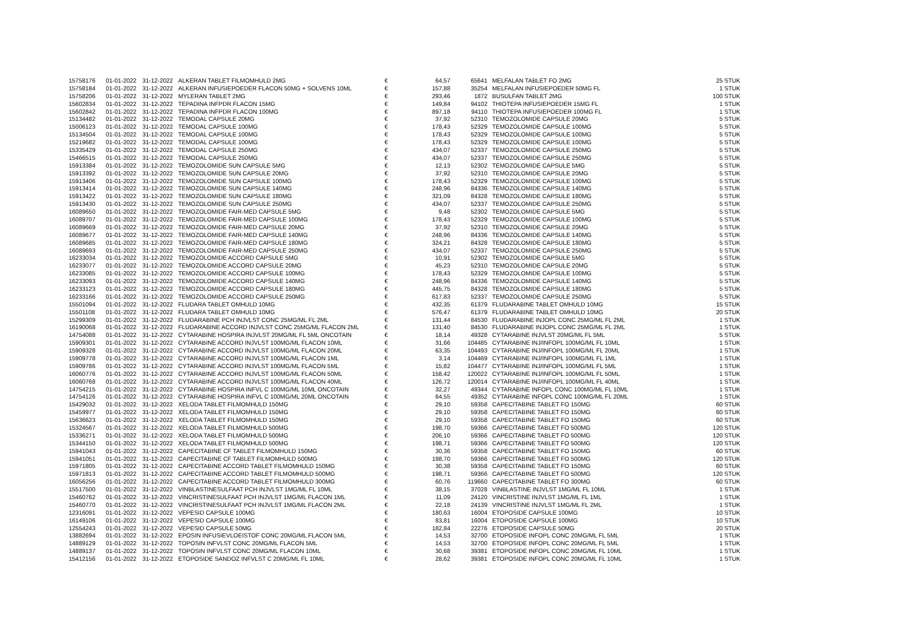| 15758176 | 01-01-2022 | 31-12-2022 | ALKERAN TABLET FILMOMHULD 2MG | € | 64,57 | 65641 | MELFALAN TABLET FO 2MG | 25 STUK |
| 15758184 | 01-01-2022 | 31-12-2022 | ALKERAN INFUSIEPOEDER FLACON 50MG + SOLVENS 10ML | € | 157,88 | 35254 | MELFALAN INFUSIEPOEDER 50MG FL | 1 STUK |
| 15758206 | 01-01-2022 | 31-12-2022 | MYLERAN TABLET 2MG | € | 293,46 | 1872 | BUSULFAN TABLET 2MG | 100 STUK |
| 15602834 | 01-01-2022 | 31-12-2022 | TEPADINA INFPDR FLACON 15MG | € | 149,84 | 94102 | THIOTEPA INFUSIEPOEDER 15MG FL | 1 STUK |
| 15602842 | 01-01-2022 | 31-12-2022 | TEPADINA INFPDR FLACON 100MG | € | 897,18 | 94110 | THIOTEPA INFUSIEPOEDER 100MG FL | 1 STUK |
| 15134482 | 01-01-2022 | 31-12-2022 | TEMODAL CAPSULE 20MG | € | 37,92 | 52310 | TEMOZOLOMIDE CAPSULE 20MG | 5 STUK |
| 15006123 | 01-01-2022 | 31-12-2022 | TEMODAL CAPSULE 100MG | € | 178,43 | 52329 | TEMOZOLOMIDE CAPSULE 100MG | 5 STUK |
| 15134504 | 01-01-2022 | 31-12-2022 | TEMODAL CAPSULE 100MG | € | 178,43 | 52329 | TEMOZOLOMIDE CAPSULE 100MG | 5 STUK |
| 15219682 | 01-01-2022 | 31-12-2022 | TEMODAL CAPSULE 100MG | € | 178,43 | 52329 | TEMOZOLOMIDE CAPSULE 100MG | 5 STUK |
| 15335429 | 01-01-2022 | 31-12-2022 | TEMODAL CAPSULE 250MG | € | 434,07 | 52337 | TEMOZOLOMIDE CAPSULE 250MG | 5 STUK |
| 15466515 | 01-01-2022 | 31-12-2022 | TEMODAL CAPSULE 250MG | € | 434,07 | 52337 | TEMOZOLOMIDE CAPSULE 250MG | 5 STUK |
| 15913384 | 01-01-2022 | 31-12-2022 | TEMOZOLOMIDE SUN CAPSULE 5MG | € | 12,13 | 52302 | TEMOZOLOMIDE CAPSULE 5MG | 5 STUK |
| 15913392 | 01-01-2022 | 31-12-2022 | TEMOZOLOMIDE SUN CAPSULE 20MG | € | 37,92 | 52310 | TEMOZOLOMIDE CAPSULE 20MG | 5 STUK |
| 15913406 | 01-01-2022 | 31-12-2022 | TEMOZOLOMIDE SUN CAPSULE 100MG | € | 178,43 | 52329 | TEMOZOLOMIDE CAPSULE 100MG | 5 STUK |
| 15913414 | 01-01-2022 | 31-12-2022 | TEMOZOLOMIDE SUN CAPSULE 140MG | € | 248,96 | 84336 | TEMOZOLOMIDE CAPSULE 140MG | 5 STUK |
| 15913422 | 01-01-2022 | 31-12-2022 | TEMOZOLOMIDE SUN CAPSULE 180MG | € | 321,09 | 84328 | TEMOZOLOMIDE CAPSULE 180MG | 5 STUK |
| 15913430 | 01-01-2022 | 31-12-2022 | TEMOZOLOMIDE SUN CAPSULE 250MG | € | 434,07 | 52337 | TEMOZOLOMIDE CAPSULE 250MG | 5 STUK |
| 16089650 | 01-01-2022 | 31-12-2022 | TEMOZOLOMIDE FAIR-MED CAPSULE 5MG | € | 9,48 | 52302 | TEMOZOLOMIDE CAPSULE 5MG | 5 STUK |
| 16089707 | 01-01-2022 | 31-12-2022 | TEMOZOLOMIDE FAIR-MED CAPSULE 100MG | € | 178,43 | 52329 | TEMOZOLOMIDE CAPSULE 100MG | 5 STUK |
| 16089669 | 01-01-2022 | 31-12-2022 | TEMOZOLOMIDE FAIR-MED CAPSULE 20MG | € | 37,92 | 52310 | TEMOZOLOMIDE CAPSULE 20MG | 5 STUK |
| 16089677 | 01-01-2022 | 31-12-2022 | TEMOZOLOMIDE FAIR-MED CAPSULE 140MG | € | 248,96 | 84336 | TEMOZOLOMIDE CAPSULE 140MG | 5 STUK |
| 16089685 | 01-01-2022 | 31-12-2022 | TEMOZOLOMIDE FAIR-MED CAPSULE 180MG | € | 324,21 | 84328 | TEMOZOLOMIDE CAPSULE 180MG | 5 STUK |
| 16089693 | 01-01-2022 | 31-12-2022 | TEMOZOLOMIDE FAIR-MED CAPSULE 250MG | € | 434,07 | 52337 | TEMOZOLOMIDE CAPSULE 250MG | 5 STUK |
| 16233034 | 01-01-2022 | 31-12-2022 | TEMOZOLOMIDE ACCORD CAPSULE 5MG | € | 10,91 | 52302 | TEMOZOLOMIDE CAPSULE 5MG | 5 STUK |
| 16233077 | 01-01-2022 | 31-12-2022 | TEMOZOLOMIDE ACCORD CAPSULE 20MG | € | 45,23 | 52310 | TEMOZOLOMIDE CAPSULE 20MG | 5 STUK |
| 16233085 | 01-01-2022 | 31-12-2022 | TEMOZOLOMIDE ACCORD CAPSULE 100MG | € | 178,43 | 52329 | TEMOZOLOMIDE CAPSULE 100MG | 5 STUK |
| 16233093 | 01-01-2022 | 31-12-2022 | TEMOZOLOMIDE ACCORD CAPSULE 140MG | € | 248,96 | 84336 | TEMOZOLOMIDE CAPSULE 140MG | 5 STUK |
| 16233123 | 01-01-2022 | 31-12-2022 | TEMOZOLOMIDE ACCORD CAPSULE 180MG | € | 445,75 | 84328 | TEMOZOLOMIDE CAPSULE 180MG | 5 STUK |
| 16233166 | 01-01-2022 | 31-12-2022 | TEMOZOLOMIDE ACCORD CAPSULE 250MG | € | 617,83 | 52337 | TEMOZOLOMIDE CAPSULE 250MG | 5 STUK |
| 15501094 | 01-01-2022 | 31-12-2022 | FLUDARA TABLET OMHULD 10MG | € | 432,35 | 61379 | FLUDARABINE TABLET OMHULD 10MG | 15 STUK |
| 15501108 | 01-01-2022 | 31-12-2022 | FLUDARA TABLET OMHULD 10MG | € | 576,47 | 61379 | FLUDARABINE TABLET OMHULD 10MG | 20 STUK |
| 15299309 | 01-01-2022 | 31-12-2022 | FLUDARABINE PCH INJVLST CONC 25MG/ML FL 2ML | € | 131,44 | 84530 | FLUDARABINE INJOPL CONC 25MG/ML FL 2ML | 1 STUK |
| 16190068 | 01-01-2022 | 31-12-2022 | FLUDARABINE ACCORD INJVLST CONC 25MG/ML FLACON 2ML | € | 131,40 | 84530 | FLUDARABINE INJOPL CONC 25MG/ML FL 2ML | 1 STUK |
| 14754088 | 01-01-2022 | 31-12-2022 | CYTARABINE HOSPIRA INJVLST 20MG/ML FL 5ML ONCOTAIN | € | 18,14 | 49328 | CYTARABINE INJVLST 20MG/ML FL 5ML | 5 STUK |
| 15909301 | 01-01-2022 | 31-12-2022 | CYTARABINE ACCORD INJVLST 100MG/ML FLACON 10ML | € | 31,66 | 104485 | CYTARABINE INJ/INFOPL 100MG/ML FL 10ML | 1 STUK |
| 15909328 | 01-01-2022 | 31-12-2022 | CYTARABINE ACCORD INJVLST 100MG/ML FLACON 20ML | € | 63,35 | 104493 | CYTARABINE INJ/INFOPL 100MG/ML FL 20ML | 1 STUK |
| 15909778 | 01-01-2022 | 31-12-2022 | CYTARABINE ACCORD INJVLST 100MG/ML FLACON 1ML | € | 3,14 | 104469 | CYTARABINE INJ/INFOPL 100MG/ML FL 1ML | 1 STUK |
| 15909786 | 01-01-2022 | 31-12-2022 | CYTARABINE ACCORD INJVLST 100MG/ML FLACON 5ML | € | 15,82 | 104477 | CYTARABINE INJ/INFOPL 100MG/ML FL 5ML | 1 STUK |
| 16060776 | 01-01-2022 | 31-12-2022 | CYTARABINE ACCORD INJVLST 100MG/ML FLACON 50ML | € | 158,42 | 120022 | CYTARABINE INJ/INFOPL 100MG/ML FL 50ML | 1 STUK |
| 16060768 | 01-01-2022 | 31-12-2022 | CYTARABINE ACCORD INJVLST 100MG/ML FLACON 40ML | € | 126,72 | 120014 | CYTARABINE INJ/INFOPL 100MG/ML FL 40ML | 1 STUK |
| 14754215 | 01-01-2022 | 31-12-2022 | CYTARABINE HOSPIRA INFVL C 100MG/ML 10ML ONCOTAIN | € | 32,27 | 49344 | CYTARABINE INFOPL CONC 100MG/ML FL 10ML | 1 STUK |
| 14754126 | 01-01-2022 | 31-12-2022 | CYTARABINE HOSPIRA INFVL C 100MG/ML 20ML ONCOTAIN | € | 64,55 | 49352 | CYTARABINE INFOPL CONC 100MG/ML FL 20ML | 1 STUK |
| 15429032 | 01-01-2022 | 31-12-2022 | XELODA TABLET FILMOMHULD 150MG | € | 29,10 | 59358 | CAPECITABINE TABLET FO 150MG | 60 STUK |
| 15459977 | 01-01-2022 | 31-12-2022 | XELODA TABLET FILMOMHULD 150MG | € | 29,10 | 59358 | CAPECITABINE TABLET FO 150MG | 60 STUK |
| 15636623 | 01-01-2022 | 31-12-2022 | XELODA TABLET FILMOMHULD 150MG | € | 29,10 | 59358 | CAPECITABINE TABLET FO 150MG | 60 STUK |
| 15324567 | 01-01-2022 | 31-12-2022 | XELODA TABLET FILMOMHULD 500MG | € | 198,70 | 59366 | CAPECITABINE TABLET FO 500MG | 120 STUK |
| 15336271 | 01-01-2022 | 31-12-2022 | XELODA TABLET FILMOMHULD 500MG | € | 206,10 | 59366 | CAPECITABINE TABLET FO 500MG | 120 STUK |
| 15344150 | 01-01-2022 | 31-12-2022 | XELODA TABLET FILMOMHULD 500MG | € | 198,71 | 59366 | CAPECITABINE TABLET FO 500MG | 120 STUK |
| 15941043 | 01-01-2022 | 31-12-2022 | CAPECITABINE CF TABLET FILMOMHULD 150MG | € | 30,36 | 59358 | CAPECITABINE TABLET FO 150MG | 60 STUK |
| 15941051 | 01-01-2022 | 31-12-2022 | CAPECITABINE CF TABLET FILMOMHULD 500MG | € | 198,70 | 59366 | CAPECITABINE TABLET FO 500MG | 120 STUK |
| 15971805 | 01-01-2022 | 31-12-2022 | CAPECITABINE ACCORD TABLET FILMOMHULD 150MG | € | 30,38 | 59358 | CAPECITABINE TABLET FO 150MG | 60 STUK |
| 15971813 | 01-01-2022 | 31-12-2022 | CAPECITABINE ACCORD TABLET FILMOMHULD 500MG | € | 198,71 | 59366 | CAPECITABINE TABLET FO 500MG | 120 STUK |
| 16056256 | 01-01-2022 | 31-12-2022 | CAPECITABINE ACCORD TABLET FILMOMHULD 300MG | € | 60,76 | 119660 | CAPECITABINE TABLET FO 300MG | 60 STUK |
| 15517500 | 01-01-2022 | 31-12-2022 | VINBLASTINESULFAAT PCH INJVLST 1MG/ML FL 10ML | € | 38,15 | 37028 | VINBLASTINE INJVLST 1MG/ML FL 10ML | 1 STUK |
| 15460762 | 01-01-2022 | 31-12-2022 | VINCRISTINESULFAAT PCH INJVLST 1MG/ML FLACON 1ML | € | 11,09 | 24120 | VINCRISTINE INJVLST 1MG/ML FL 1ML | 1 STUK |
| 15460770 | 01-01-2022 | 31-12-2022 | VINCRISTINESULFAAT PCH INJVLST 1MG/ML FLACON 2ML | € | 22,18 | 24139 | VINCRISTINE INJVLST 1MG/ML FL 2ML | 1 STUK |
| 12316091 | 01-01-2022 | 31-12-2022 | VEPESID CAPSULE 100MG | € | 180,63 | 16004 | ETOPOSIDE CAPSULE 100MG | 10 STUK |
| 16149106 | 01-01-2022 | 31-12-2022 | VEPESID CAPSULE 100MG | € | 83,81 | 16004 | ETOPOSIDE CAPSULE 100MG | 10 STUK |
| 12554243 | 01-01-2022 | 31-12-2022 | VEPESID CAPSULE 50MG | € | 182,84 | 22276 | ETOPOSIDE CAPSULE 50MG | 20 STUK |
| 13882694 | 01-01-2022 | 31-12-2022 | EPOSIN INFUSIEVLOEISTOF CONC 20MG/ML FLACON 5ML | € | 14,53 | 32700 | ETOPOSIDE INFOPL CONC 20MG/ML FL 5ML | 1 STUK |
| 14889129 | 01-01-2022 | 31-12-2022 | TOPOSIN INFVLST CONC 20MG/ML FLACON 5ML | € | 14,53 | 32700 | ETOPOSIDE INFOPL CONC 20MG/ML FL 5ML | 1 STUK |
| 14889137 | 01-01-2022 | 31-12-2022 | TOPOSIN INFVLST CONC 20MG/ML FLACON 10ML | € | 30,68 | 39381 | ETOPOSIDE INFOPL CONC 20MG/ML FL 10ML | 1 STUK |
| 15412156 | 01-01-2022 | 31-12-2022 | ETOPOSIDE SANDOZ INFVLST C 20MG/ML FL 10ML | € | 28,62 | 39381 | ETOPOSIDE INFOPL CONC 20MG/ML FL 10ML | 1 STUK |